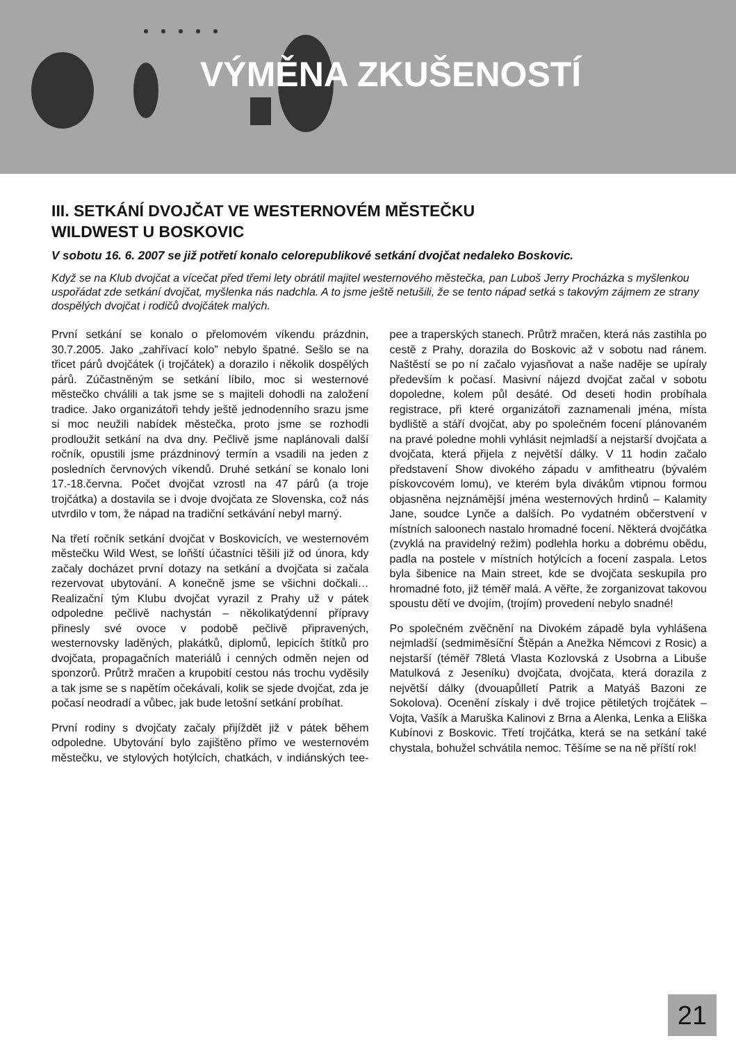VÝMĚNA ZKUŠENOSTÍ
III. SETKÁNÍ DVOJČAT VE WESTERNOVÉM MĚSTEČKU
WILDWEST U BOSKOVIC
V sobotu 16. 6. 2007 se již potřetí konalo celorepublikové setkání dvojčat nedaleko Boskovic.
Když se na Klub dvojčat a vícečat před třemi lety obrátil majitel westernového městečka, pan Luboš Jerry Procházka s myšlenkou uspořádat zde setkání dvojčat, myšlenka nás nadchla. A to jsme ještě netušili, že se tento nápad setká s takovým zájmem ze strany dospělých dvojčat i rodičů dvojčátek malých.
První setkání se konalo o přelomovém víkendu prázdnin, 30.7.2005. Jako „zahřívací kolo” nebylo špatné. Sešlo se na třicet párů dvojčátek (i trojčátek) a dorazilo i několik dospělých párů. Zúčastněným se setkání líbilo, moc si westernové městečko chválili a tak jsme se s majiteli dohodli na založení tradice. Jako organizátoři tehdy ještě jednodenního srazu jsme si moc neužili nabídek městečka, proto jsme se rozhodli prodloužit setkání na dva dny. Pečlivě jsme naplánovali další ročník, opustili jsme prázdninový termín a vsadili na jeden z posledních červnových víkendů. Druhé setkání se konalo loni 17.-18.června. Počet dvojčat vzrostl na 47 párů (a troje trojčátka) a dostavila se i dvoje dvojčata ze Slovenska, což nás utvrdilo v tom, že nápad na tradiční setkávání nebyl marný.
Na třetí ročník setkání dvojčat v Boskovicích, ve westernovém městečku Wild West, se loňští účastníci těšili již od února, kdy začaly docházet první dotazy na setkání a dvojčata si začala rezervovat ubytování. A konečně jsme se všichni dočkali… Realizační tým Klubu dvojčat vyrazil z Prahy už v pátek odpoledne pečlivě nachystán – několikatýdenní přípravy přinesly své ovoce v podobě pečlivě připravených, westernovsky laděných, plakátků, diplomů, lepicích štítků pro dvojčata, propagačních materiálů i cenných odměn nejen od sponzorů. Průtrž mračen a krupobití cestou nás trochu vyděsily a tak jsme se s napětím očekávali, kolik se sjede dvojčat, zda je počasí neodradí a vůbec, jak bude letošní setkání probíhat.
První rodiny s dvojčaty začaly přijíždět již v pátek během odpoledne. Ubytování bylo zajištěno přímo ve westernovém městečku, ve stylových hotýlcích, chatkách, v indiánských tee-pee a traperských stanech. Průtrž mračen, která nás zastihla po cestě z Prahy, dorazila do Boskovic až v sobotu nad ránem. Naštěstí se po ní začalo vyjasňovat a naše naděje se upíraly především k počasí. Masivní nájezd dvojčat začal v sobotu dopoledne, kolem půl desáté. Od deseti hodin probíhala registrace, při které organizátoři zaznamenali jména, místa bydliště a stáří dvojčat, aby po společném focení plánovaném na pravé poledne mohli vyhlásit nejmladší a nejstarší dvojčata a dvojčata, která přijela z největší dálky. V 11 hodin začalo představení Show divokého západu v amfitheatru (bývalém pískovcovém lomu), ve kterém byla divákům vtipnou formou objasněna nejznámější jména westernových hrdinů – Kalamity Jane, soudce Lynče a dalších. Po vydatném občerstvení v místních saloonech nastalo hromadné focení. Některá dvojčátka (zvyklá na pravidelný režim) podlehla horku a dobrému obědu, padla na postele v místních hotýlcích a focení zaspala. Letos byla šibenice na Main street, kde se dvojčata seskupila pro hromadné foto, již téměř malá. A věřte, že zorganizovat takovou spoustu dětí ve dvojím, (trojím) provedení nebylo snadné!
Po společném zvěčnění na Divokém západě byla vyhlášena nejmladší (sedmiměsíční Štěpán a Anežka Němcovi z Rosic) a nejstarší (téměř 78letá Vlasta Kozlovská z Usobrna a Libuše Matulková z Jeseníku) dvojčata, dvojčata, která dorazila z největší dálky (dvouapůlletí Patrik a Matyáš Bazoni ze Sokolova). Ocenění získaly i dvě trojice pětiletých trojčátek – Vojta, Vašík a Maruška Kalinovi z Brna a Alenka, Lenka a Eliška Kubínovi z Boskovic. Třetí trojčátka, která se na setkání také chystala, bohužel schvátila nemoc. Těšíme se na ně příští rok!
21